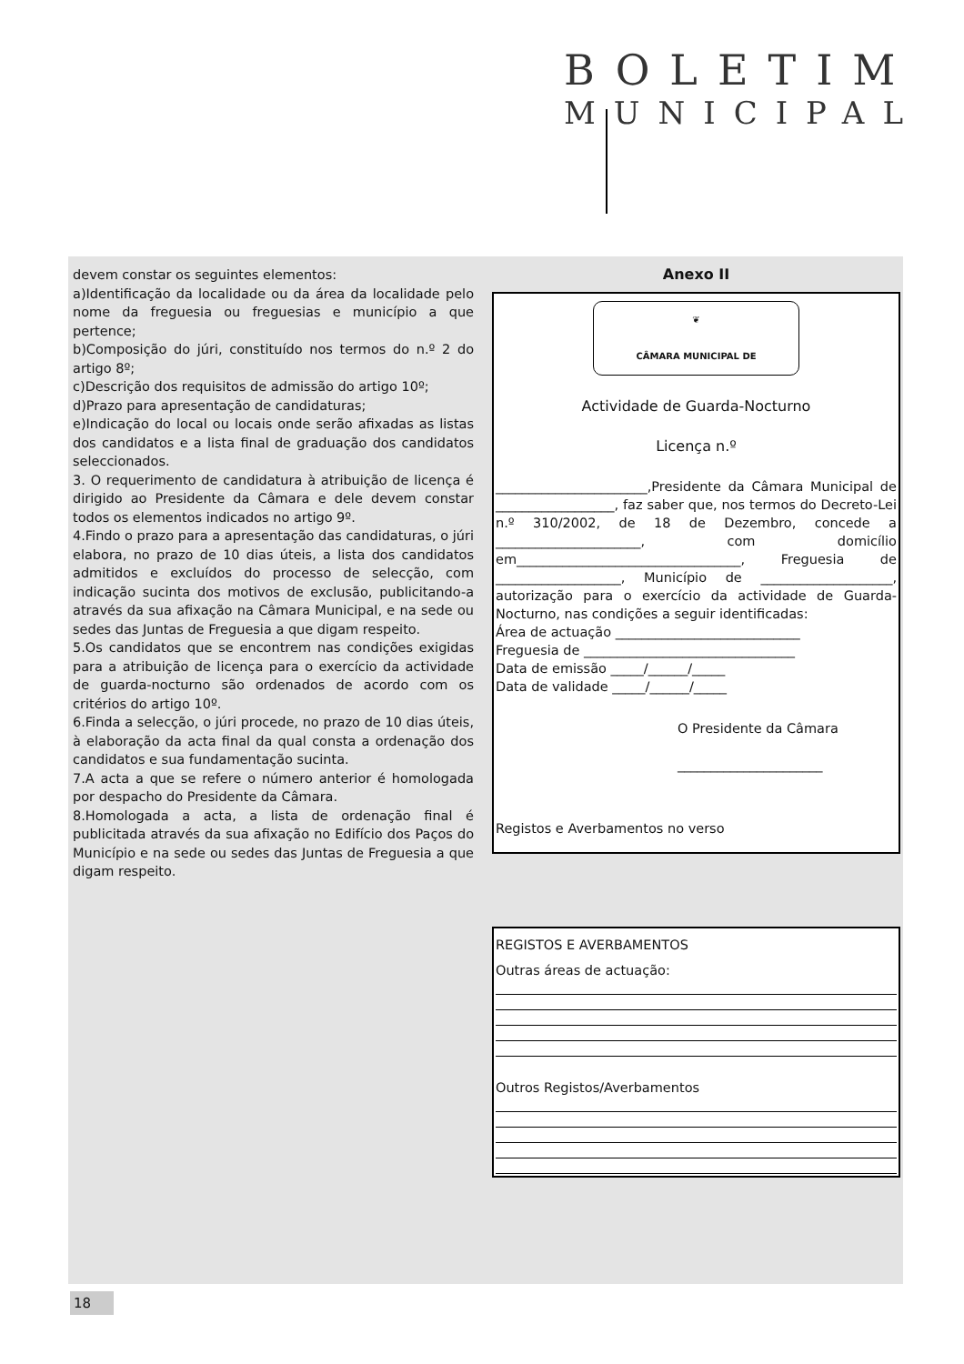BOLETIM
MUNICIPAL
devem constar os seguintes elementos:
a)Identificação da localidade ou da área da localidade pelo nome da freguesia ou freguesias e município a que pertence;
b)Composição do júri, constituído nos termos do n.º 2 do artigo 8º;
c)Descrição dos requisitos de admissão do artigo 10º;
d)Prazo para apresentação de candidaturas;
e)Indicação do local ou locais onde serão afixadas as listas dos candidatos e a lista final de graduação dos candidatos seleccionados.
3. O requerimento de candidatura à atribuição de licença é dirigido ao Presidente da Câmara e dele devem constar todos os elementos indicados no artigo 9º.
4.Findo o prazo para a apresentação das candidaturas, o júri elabora, no prazo de 10 dias úteis, a lista dos candidatos admitidos e excluídos do processo de selecção, com indicação sucinta dos motivos de exclusão, publicitando-a através da sua afixação na Câmara Municipal, e na sede ou sedes das Juntas de Freguesia a que digam respeito.
5.Os candidatos que se encontrem nas condições exigidas para a atribuição de licença para o exercício da actividade de guarda-nocturno são ordenados de acordo com os critérios do artigo 10º.
6.Finda a selecção, o júri procede, no prazo de 10 dias úteis, à elaboração da acta final da qual consta a ordenação dos candidatos e sua fundamentação sucinta.
7.A acta a que se refere o número anterior é homologada por despacho do Presidente da Câmara.
8.Homologada a acta, a lista de ordenação final é publicitada através da sua afixação no Edifício dos Paços do Município e na sede ou sedes das Juntas de Freguesia a que digam respeito.
Anexo II
❦
CÂMARA MUNICIPAL DE
Actividade de Guarda-Nocturno
Licença n.º
_______________________,Presidente da Câmara Municipal de __________________, faz saber que, nos termos do Decreto-Lei n.º 310/2002, de 18 de Dezembro, concede a ______________________, com domicílio em__________________________________, Freguesia de ___________________, Município de ____________________, autorização para o exercício da actividade de Guarda-Nocturno, nas condições a seguir identificadas:
Área de actuação ____________________________
Freguesia de ________________________________
Data de emissão _____/______/_____
Data de validade _____/______/_____
O Presidente da Câmara
______________________
Registos e Averbamentos no verso
REGISTOS E AVERBAMENTOS
Outras áreas de actuação:
Outros Registos/Averbamentos
18